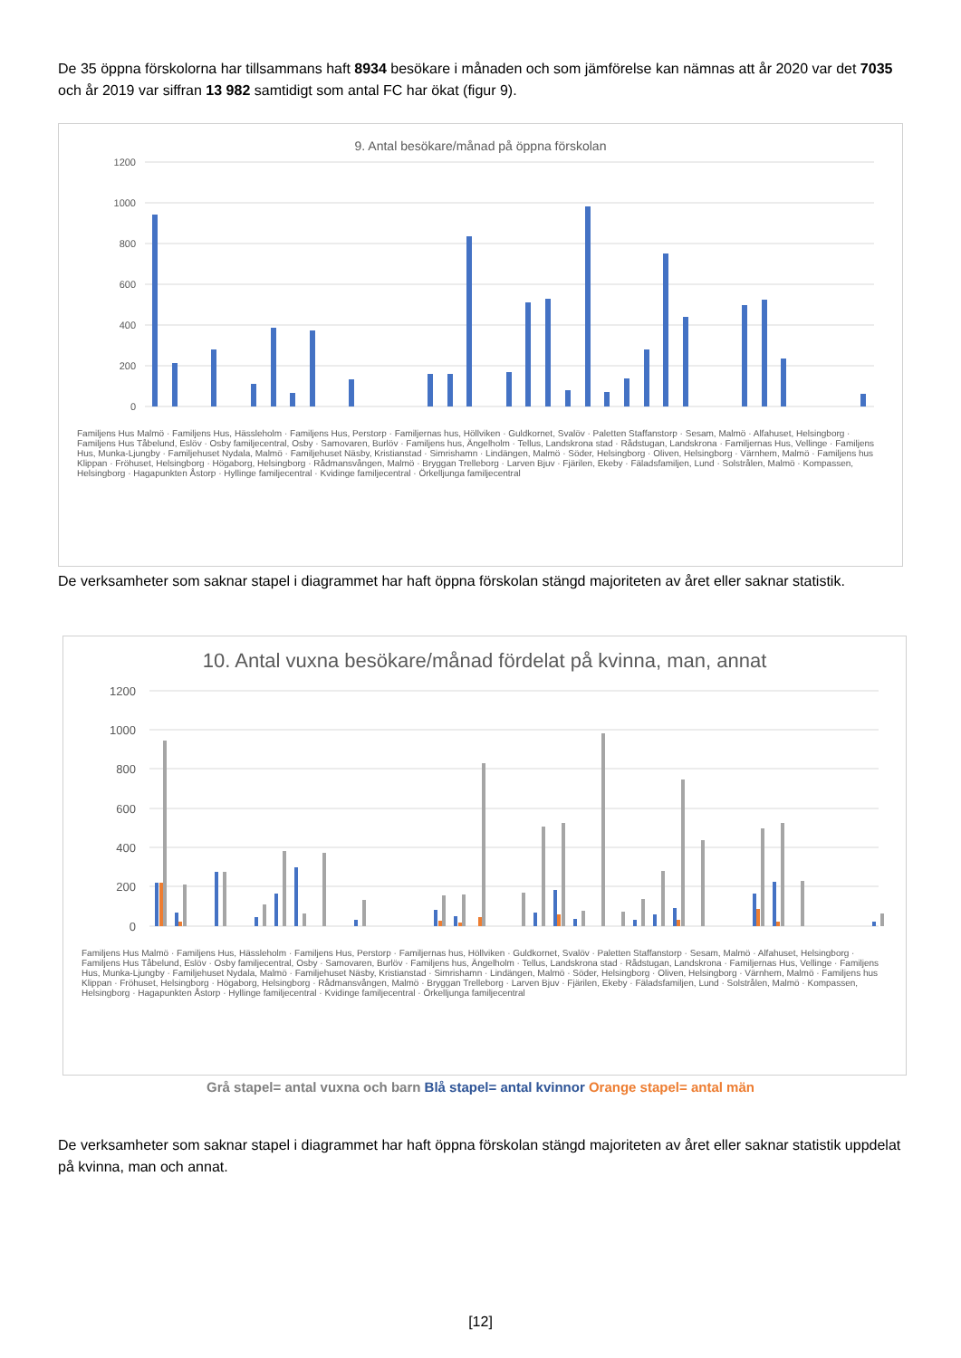De 35 öppna förskolorna har tillsammans haft 8934 besökare i månaden och som jämförelse kan nämnas att år 2020 var det 7035 och år 2019 var siffran 13 982 samtidigt som antal FC har ökat (figur 9).
9. Antal besökare/månad på öppna förskolan
1200
1000
800
600
400
200
0
Familjens Hus Malmö · Familjens Hus, Hässleholm · Familjens Hus, Perstorp · Familjernas hus, Höllviken · Guldkornet, Svalöv · Paletten Staffanstorp · Sesam, Malmö · Alfahuset, Helsingborg · Familjens Hus Tåbelund, Eslöv · Osby familjecentral, Osby · Samovaren, Burlöv · Familjens hus, Ängelholm · Tellus, Landskrona stad · Rådstugan, Landskrona · Familjernas Hus, Vellinge · Familjens Hus, Munka-Ljungby · Familjehuset Nydala, Malmö · Familjehuset Näsby, Kristianstad · Simrishamn · Lindängen, Malmö · Söder, Helsingborg · Oliven, Helsingborg · Värnhem, Malmö · Familjens hus Klippan · Fröhuset, Helsingborg · Högaborg, Helsingborg · Rådmansvången, Malmö · Bryggan Trelleborg · Larven Bjuv · Fjärilen, Ekeby · Fäladsfamiljen, Lund · Solstrålen, Malmö · Kompassen, Helsingborg · Hagapunkten Åstorp · Hyllinge familjecentral · Kvidinge familjecentral · Örkelljunga familjecentral
De verksamheter som saknar stapel i diagrammet har haft öppna förskolan stängd majoriteten av året eller saknar statistik.
10. Antal vuxna besökare/månad fördelat på kvinna, man, annat
1200
1000
800
600
400
200
0
Familjens Hus Malmö · Familjens Hus, Hässleholm · Familjens Hus, Perstorp · Familjernas hus, Höllviken · Guldkornet, Svalöv · Paletten Staffanstorp · Sesam, Malmö · Alfahuset, Helsingborg · Familjens Hus Tåbelund, Eslöv · Osby familjecentral, Osby · Samovaren, Burlöv · Familjens hus, Ängelholm · Tellus, Landskrona stad · Rådstugan, Landskrona · Familjernas Hus, Vellinge · Familjens Hus, Munka-Ljungby · Familjehuset Nydala, Malmö · Familjehuset Näsby, Kristianstad · Simrishamn · Lindängen, Malmö · Söder, Helsingborg · Oliven, Helsingborg · Värnhem, Malmö · Familjens hus Klippan · Fröhuset, Helsingborg · Högaborg, Helsingborg · Rådmansvången, Malmö · Bryggan Trelleborg · Larven Bjuv · Fjärilen, Ekeby · Fäladsfamiljen, Lund · Solstrålen, Malmö · Kompassen, Helsingborg · Hagapunkten Åstorp · Hyllinge familjecentral · Kvidinge familjecentral · Örkelljunga familjecentral
Grå stapel= antal vuxna och barn Blå stapel= antal kvinnor Orange stapel= antal män
De verksamheter som saknar stapel i diagrammet har haft öppna förskolan stängd majoriteten av året eller saknar statistik uppdelat på kvinna, man och annat.
[12]